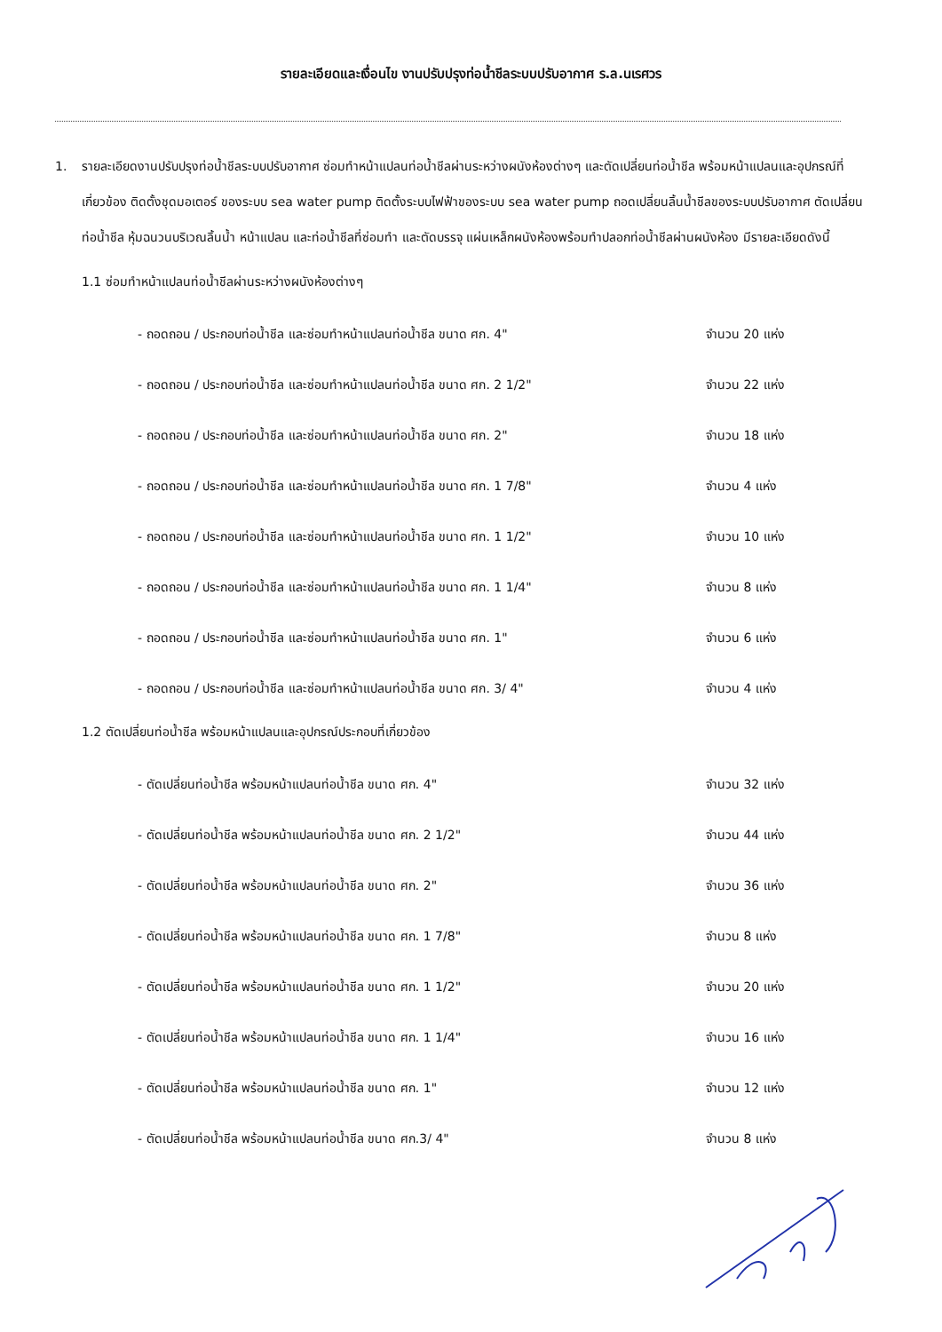รายละเอียดและเงื่อนไข งานปรับปรุงท่อน้ำชีลระบบปรับอากาศ ร.ล.นเรศวร
1. รายละเอียดงานปรับปรุงท่อน้ำชีลระบบปรับอากาศ ซ่อมทำหน้าแปลนท่อน้ำชีลผ่านระหว่างผนังห้องต่างๆ และตัดเปลี่ยนท่อน้ำชีล พร้อมหน้าแปลนและอุปกรณ์ที่เกี่ยวข้อง ติดตั้งชุดมอเตอร์ ของระบบ sea water pump ติดตั้งระบบไฟฟ้าของระบบ sea water pump ถอดเปลี่ยนลิ้นน้ำชีลของระบบปรับอากาศ ตัดเปลี่ยนท่อน้ำชีล หุ้มฉนวนบริเวณลิ้นน้ำ หน้าแปลน และท่อน้ำชีลที่ซ่อมทำ และตัดบรรจุ แผ่นเหล็กผนังห้องพร้อมทำปลอกท่อน้ำชีลผ่านผนังห้อง มีรายละเอียดดังนี้
1.1 ซ่อมทำหน้าแปลนท่อน้ำชีลผ่านระหว่างผนังห้องต่างๆ
- ถอดถอน / ประกอบท่อน้ำชีล และซ่อมทำหน้าแปลนท่อน้ำชีล ขนาด ศก. 4" จำนวน 20 แห่ง
- ถอดถอน / ประกอบท่อน้ำชีล และซ่อมทำหน้าแปลนท่อน้ำชีล ขนาด ศก. 2 1/2" จำนวน 22 แห่ง
- ถอดถอน / ประกอบท่อน้ำชีล และซ่อมทำหน้าแปลนท่อน้ำชีล ขนาด ศก. 2" จำนวน 18 แห่ง
- ถอดถอน / ประกอบท่อน้ำชีล และซ่อมทำหน้าแปลนท่อน้ำชีล ขนาด ศก. 1 7/8" จำนวน 4 แห่ง
- ถอดถอน / ประกอบท่อน้ำชีล และซ่อมทำหน้าแปลนท่อน้ำชีล ขนาด ศก. 1 1/2" จำนวน 10 แห่ง
- ถอดถอน / ประกอบท่อน้ำชีล และซ่อมทำหน้าแปลนท่อน้ำชีล ขนาด ศก. 1 1/4" จำนวน 8 แห่ง
- ถอดถอน / ประกอบท่อน้ำชีล และซ่อมทำหน้าแปลนท่อน้ำชีล ขนาด ศก. 1" จำนวน 6 แห่ง
- ถอดถอน / ประกอบท่อน้ำชีล และซ่อมทำหน้าแปลนท่อน้ำชีล ขนาด ศก. 3/ 4" จำนวน 4 แห่ง
1.2 ตัดเปลี่ยนท่อน้ำชีล พร้อมหน้าแปลนและอุปกรณ์ประกอบที่เกี่ยวข้อง
- ตัดเปลี่ยนท่อน้ำชีล พร้อมหน้าแปลนท่อน้ำชีล ขนาด ศก. 4" จำนวน 32 แห่ง
- ตัดเปลี่ยนท่อน้ำชีล พร้อมหน้าแปลนท่อน้ำชีล ขนาด ศก. 2 1/2" จำนวน 44 แห่ง
- ตัดเปลี่ยนท่อน้ำชีล พร้อมหน้าแปลนท่อน้ำชีล ขนาด ศก. 2" จำนวน 36 แห่ง
- ตัดเปลี่ยนท่อน้ำชีล พร้อมหน้าแปลนท่อน้ำชีล ขนาด ศก. 1 7/8" จำนวน 8 แห่ง
- ตัดเปลี่ยนท่อน้ำชีล พร้อมหน้าแปลนท่อน้ำชีล ขนาด ศก. 1 1/2" จำนวน 20 แห่ง
- ตัดเปลี่ยนท่อน้ำชีล พร้อมหน้าแปลนท่อน้ำชีล ขนาด ศก. 1 1/4" จำนวน 16 แห่ง
- ตัดเปลี่ยนท่อน้ำชีล พร้อมหน้าแปลนท่อน้ำชีล ขนาด ศก. 1" จำนวน 12 แห่ง
- ตัดเปลี่ยนท่อน้ำชีล พร้อมหน้าแปลนท่อน้ำชีล ขนาด ศก.3/ 4" จำนวน 8 แห่ง